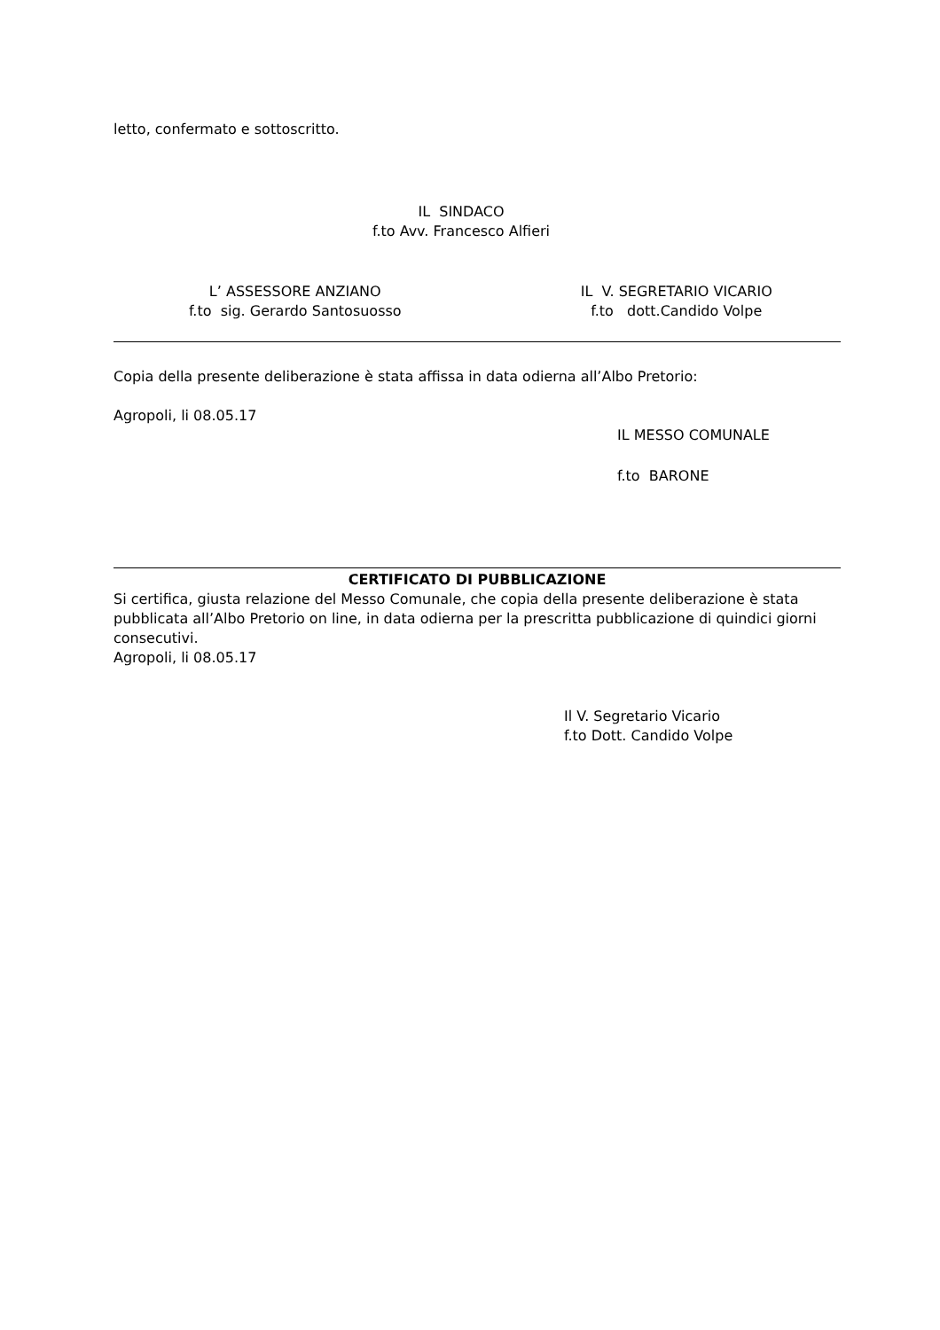letto, confermato e sottoscritto.
IL SINDACO
f.to Avv. Francesco Alfieri
L’ ASSESSORE ANZIANO
f.to sig. Gerardo Santosuosso
IL V. SEGRETARIO VICARIO
f.to dott.Candido Volpe
Copia della presente deliberazione è stata affissa in data odierna all’Albo Pretorio:
Agropoli, li 08.05.17
IL MESSO COMUNALE
f.to BARONE
CERTIFICATO DI PUBBLICAZIONE
Si certifica, giusta relazione del Messo Comunale, che copia della presente deliberazione è stata pubblicata all’Albo Pretorio on line, in data odierna per la prescritta pubblicazione di quindici giorni consecutivi.
Agropoli, li 08.05.17
Il V. Segretario Vicario
f.to Dott. Candido Volpe